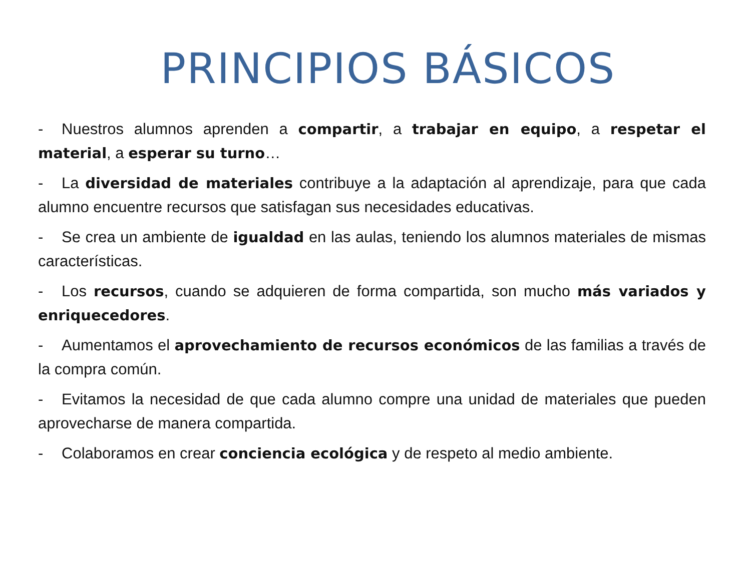PRINCIPIOS BÁSICOS
- Nuestros alumnos aprenden a compartir, a trabajar en equipo, a respetar el material, a esperar su turno…
- La diversidad de materiales contribuye a la adaptación al aprendizaje, para que cada alumno encuentre recursos que satisfagan sus necesidades educativas.
- Se crea un ambiente de igualdad en las aulas, teniendo los alumnos materiales de mismas características.
- Los recursos, cuando se adquieren de forma compartida, son mucho más variados y enriquecedores.
- Aumentamos el aprovechamiento de recursos económicos de las familias a través de la compra común.
- Evitamos la necesidad de que cada alumno compre una unidad de materiales que pueden aprovecharse de manera compartida.
- Colaboramos en crear conciencia ecológica y de respeto al medio ambiente.